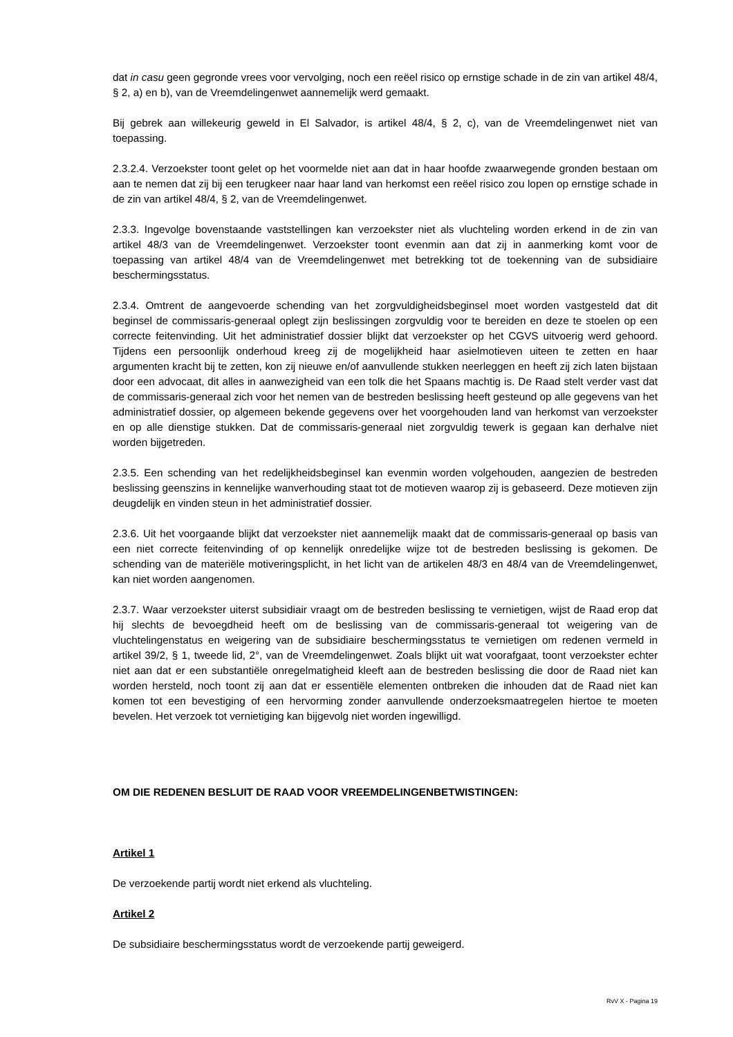dat in casu geen gegronde vrees voor vervolging, noch een reëel risico op ernstige schade in de zin van artikel 48/4, § 2, a) en b), van de Vreemdelingenwet aannemelijk werd gemaakt.
Bij gebrek aan willekeurig geweld in El Salvador, is artikel 48/4, § 2, c), van de Vreemdelingenwet niet van toepassing.
2.3.2.4. Verzoekster toont gelet op het voormelde niet aan dat in haar hoofde zwaarwegende gronden bestaan om aan te nemen dat zij bij een terugkeer naar haar land van herkomst een reëel risico zou lopen op ernstige schade in de zin van artikel 48/4, § 2, van de Vreemdelingenwet.
2.3.3. Ingevolge bovenstaande vaststellingen kan verzoekster niet als vluchteling worden erkend in de zin van artikel 48/3 van de Vreemdelingenwet. Verzoekster toont evenmin aan dat zij in aanmerking komt voor de toepassing van artikel 48/4 van de Vreemdelingenwet met betrekking tot de toekenning van de subsidiaire beschermingsstatus.
2.3.4. Omtrent de aangevoerde schending van het zorgvuldigheidsbeginsel moet worden vastgesteld dat dit beginsel de commissaris-generaal oplegt zijn beslissingen zorgvuldig voor te bereiden en deze te stoelen op een correcte feitenvinding. Uit het administratief dossier blijkt dat verzoekster op het CGVS uitvoerig werd gehoord. Tijdens een persoonlijk onderhoud kreeg zij de mogelijkheid haar asielmotieven uiteen te zetten en haar argumenten kracht bij te zetten, kon zij nieuwe en/of aanvullende stukken neerleggen en heeft zij zich laten bijstaan door een advocaat, dit alles in aanwezigheid van een tolk die het Spaans machtig is. De Raad stelt verder vast dat de commissaris-generaal zich voor het nemen van de bestreden beslissing heeft gesteund op alle gegevens van het administratief dossier, op algemeen bekende gegevens over het voorgehouden land van herkomst van verzoekster en op alle dienstige stukken. Dat de commissaris-generaal niet zorgvuldig tewerk is gegaan kan derhalve niet worden bijgetreden.
2.3.5. Een schending van het redelijkheidsbeginsel kan evenmin worden volgehouden, aangezien de bestreden beslissing geenszins in kennelijke wanverhouding staat tot de motieven waarop zij is gebaseerd. Deze motieven zijn deugdelijk en vinden steun in het administratief dossier.
2.3.6. Uit het voorgaande blijkt dat verzoekster niet aannemelijk maakt dat de commissaris-generaal op basis van een niet correcte feitenvinding of op kennelijk onredelijke wijze tot de bestreden beslissing is gekomen. De schending van de materiële motiveringsplicht, in het licht van de artikelen 48/3 en 48/4 van de Vreemdelingenwet, kan niet worden aangenomen.
2.3.7. Waar verzoekster uiterst subsidiair vraagt om de bestreden beslissing te vernietigen, wijst de Raad erop dat hij slechts de bevoegdheid heeft om de beslissing van de commissaris-generaal tot weigering van de vluchtelingenstatus en weigering van de subsidiaire beschermingsstatus te vernietigen om redenen vermeld in artikel 39/2, § 1, tweede lid, 2°, van de Vreemdelingenwet. Zoals blijkt uit wat voorafgaat, toont verzoekster echter niet aan dat er een substantiële onregelmatigheid kleeft aan de bestreden beslissing die door de Raad niet kan worden hersteld, noch toont zij aan dat er essentiële elementen ontbreken die inhouden dat de Raad niet kan komen tot een bevestiging of een hervorming zonder aanvullende onderzoeksmaatregelen hiertoe te moeten bevelen. Het verzoek tot vernietiging kan bijgevolg niet worden ingewilligd.
OM DIE REDENEN BESLUIT DE RAAD VOOR VREEMDELINGENBETWISTINGEN:
Artikel 1
De verzoekende partij wordt niet erkend als vluchteling.
Artikel 2
De subsidiaire beschermingsstatus wordt de verzoekende partij geweigerd.
RvV X - Pagina 19